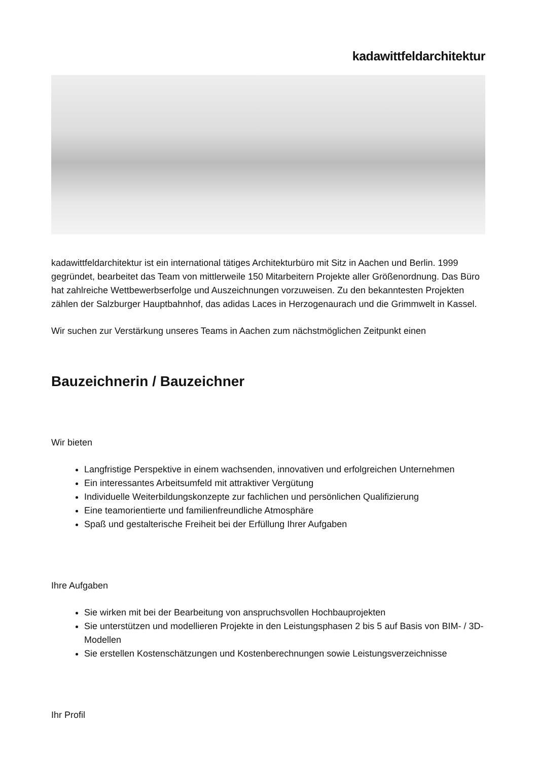kadawittfeldarchitektur
kadawittfeldarchitektur ist ein international tätiges Architekturbüro mit Sitz in Aachen und Berlin. 1999 gegründet, bearbeitet das Team von mittlerweile 150 Mitarbeitern Projekte aller Größenordnung. Das Büro hat zahlreiche Wettbewerbserfolge und Auszeichnungen vorzuweisen. Zu den bekanntesten Projekten zählen der Salzburger Hauptbahnhof, das adidas Laces in Herzogenaurach und die Grimmwelt in Kassel.
Wir suchen zur Verstärkung unseres Teams in Aachen zum nächstmöglichen Zeitpunkt einen
Bauzeichnerin / Bauzeichner
Wir bieten
Langfristige Perspektive in einem wachsenden, innovativen und erfolgreichen Unternehmen
Ein interessantes Arbeitsumfeld mit attraktiver Vergütung
Individuelle Weiterbildungskonzepte zur fachlichen und persönlichen Qualifizierung
Eine teamorientierte und familienfreundliche Atmosphäre
Spaß und gestalterische Freiheit bei der Erfüllung Ihrer Aufgaben
Ihre Aufgaben
Sie wirken mit bei der Bearbeitung von anspruchsvollen Hochbauprojekten
Sie unterstützen und modellieren Projekte in den Leistungsphasen 2 bis 5 auf Basis von BIM- / 3D-Modellen
Sie erstellen Kostenschätzungen und Kostenberechnungen sowie Leistungsverzeichnisse
Ihr Profil